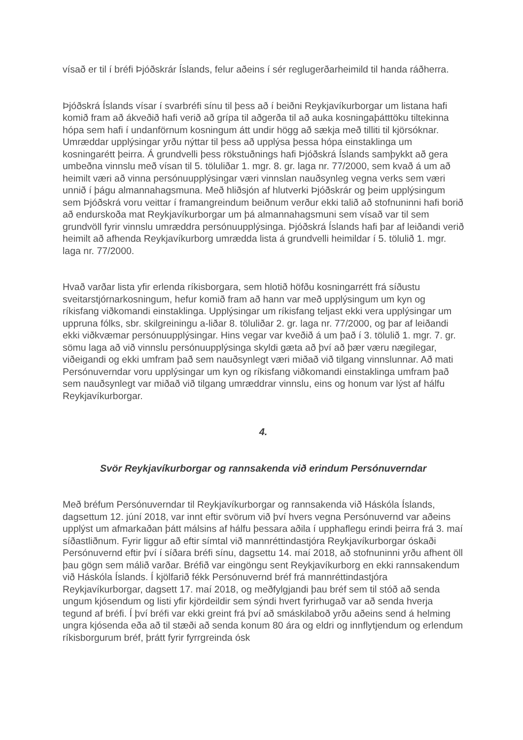vísað er til í bréfi Þjóðskrár Íslands, felur aðeins í sér reglugerðarheimild til handa ráðherra.
Þjóðskrá Íslands vísar í svarbréfi sínu til þess að í beiðni Reykjavíkurborgar um listana hafi komið fram að ákveðið hafi verið að grípa til aðgerða til að auka kosningaþátttöku tiltekinna hópa sem hafi í undanförnum kosningum átt undir högg að sækja með tilliti til kjörsóknar. Umræddar upplýsingar yrðu nýttar til þess að upplýsa þessa hópa einstaklinga um kosningarétt þeirra. Á grundvelli þess rökstuðnings hafi Þjóðskrá Íslands samþykkt að gera umbeðna vinnslu með vísan til 5. töluliðar 1. mgr. 8. gr. laga nr. 77/2000, sem kvað á um að heimilt væri að vinna persónuupplýsingar væri vinnslan nauðsynleg vegna verks sem væri unnið í þágu almannahagsmuna. Með hliðsjón af hlutverki Þjóðskrár og þeim upplýsingum sem Þjóðskrá voru veittar í framangreindum beiðnum verður ekki talið að stofnuninni hafi borið að endurskoða mat Reykjavíkurborgar um þá almannahagsmuni sem vísað var til sem grundvöll fyrir vinnslu umræddra persónuupplýsinga. Þjóðskrá Íslands hafi þar af leiðandi verið heimilt að afhenda Reykjavíkurborg umrædda lista á grundvelli heimildar í 5. tölulið 1. mgr. laga nr. 77/2000.
Hvað varðar lista yfir erlenda ríkisborgara, sem hlotið höfðu kosningarrétt frá síðustu sveitarstjórnarkosningum, hefur komið fram að hann var með upplýsingum um kyn og ríkisfang viðkomandi einstaklinga. Upplýsingar um ríkisfang teljast ekki vera upplýsingar um uppruna fólks, sbr. skilgreiningu a-liðar 8. töluliðar 2. gr. laga nr. 77/2000, og þar af leiðandi ekki viðkvæmar persónuupplýsingar. Hins vegar var kveðið á um það í 3. tölulið 1. mgr. 7. gr. sömu laga að við vinnslu persónuupplýsinga skyldi gæta að því að þær væru nægilegar, viðeigandi og ekki umfram það sem nauðsynlegt væri miðað við tilgang vinnslunnar. Að mati Persónuverndar voru upplýsingar um kyn og ríkisfang viðkomandi einstaklinga umfram það sem nauðsynlegt var miðað við tilgang umræddrar vinnslu, eins og honum var lýst af hálfu Reykjavíkurborgar.
4.
Svör Reykjavíkurborgar og rannsakenda við erindum Persónuverndar
Með bréfum Persónuverndar til Reykjavíkurborgar og rannsakenda við Háskóla Íslands, dagsettum 12. júní 2018, var innt eftir svörum við því hvers vegna Persónuvernd var aðeins upplýst um afmarkaðan þátt málsins af hálfu þessara aðila í upphaflegu erindi þeirra frá 3. maí síðastliðnum. Fyrir liggur að eftir símtal við mannréttindastjóra Reykjavíkurborgar óskaði Persónuvernd eftir því í síðara bréfi sínu, dagsettu 14. maí 2018, að stofnuninni yrðu afhent öll þau gögn sem málið varðar. Bréfið var eingöngu sent Reykjavíkurborg en ekki rannsakendum við Háskóla Íslands. Í kjölfarið fékk Persónuvernd bréf frá mannréttindastjóra Reykjavíkurborgar, dagsett 17. maí 2018, og meðfylgjandi þau bréf sem til stóð að senda ungum kjósendum og listi yfir kjördeildir sem sýndi hvert fyrirhugað var að senda hverja tegund af bréfi. Í því bréfi var ekki greint frá því að smáskilaboð yrðu aðeins send á helming ungra kjósenda eða að til stæði að senda konum 80 ára og eldri og innflytjendum og erlendum ríkisborgurum bréf, þrátt fyrir fyrrgreinda ósk